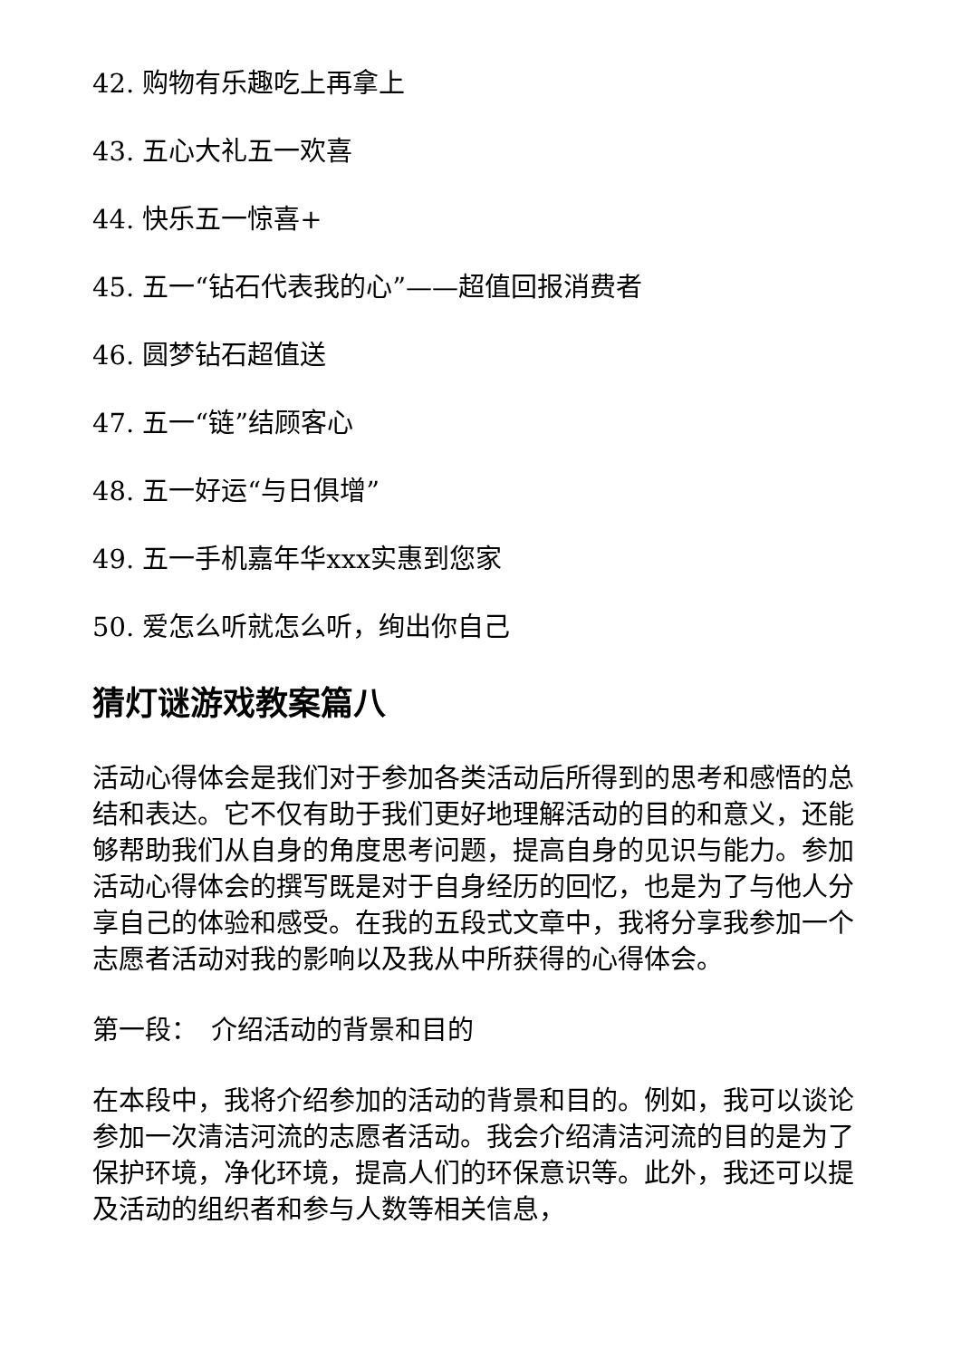42. 购物有乐趣吃上再拿上
43. 五心大礼五一欢喜
44. 快乐五一惊喜+
45. 五一“钻石代表我的心”——超值回报消费者
46. 圆梦钻石超值送
47. 五一“链”结顾客心
48. 五一好运“与日俱增”
49. 五一手机嘉年华xxx实惠到您家
50. 爱怎么听就怎么听，绚出你自己
猜灯谜游戏教案篇八
活动心得体会是我们对于参加各类活动后所得到的思考和感悟的总结和表达。它不仅有助于我们更好地理解活动的目的和意义，还能够帮助我们从自身的角度思考问题，提高自身的见识与能力。参加活动心得体会的撰写既是对于自身经历的回忆，也是为了与他人分享自己的体验和感受。在我的五段式文章中，我将分享我参加一个志愿者活动对我的影响以及我从中所获得的心得体会。
第一段：　介绍活动的背景和目的
在本段中，我将介绍参加的活动的背景和目的。例如，我可以谈论参加一次清洁河流的志愿者活动。我会介绍清洁河流的目的是为了保护环境，净化环境，提高人们的环保意识等。此外，我还可以提及活动的组织者和参与人数等相关信息，